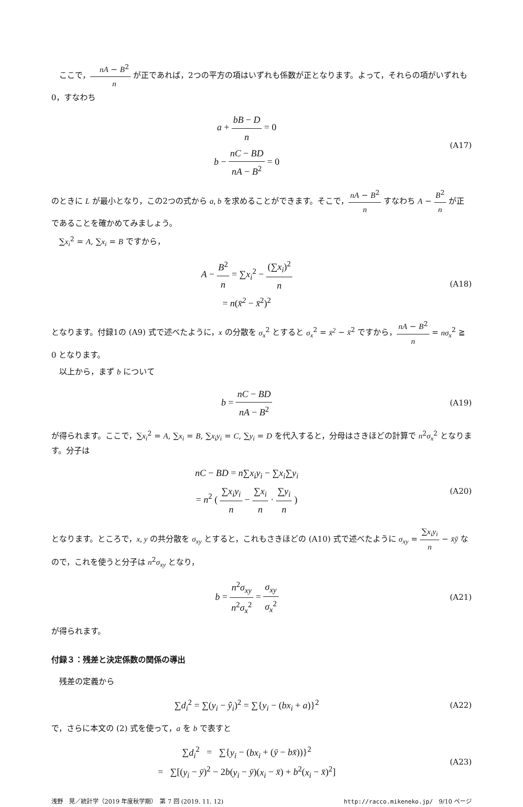ここで，nA − B<sup>2</sup> n が正であれば，2つの平方の項はいずれも係数が正となります。よって，それらの項がいずれも 0，すなわち
a + bB − D n = 0
b − nC − BD nA − B<sup>2</sup> = 0
(A17)
のときに L が最小となり，この2つの式から a, b を求めることができます。そこで，nA − B<sup>2</sup> n すなわち A − B<sup>2</sup> n が正であることを確かめてみましょう。
∑x<sub>i</sub><sup>2</sup> = A, ∑x<sub>i</sub> = B ですから，
A − B<sup>2</sup> n = ∑x<sub>i</sub><sup>2</sup> − (∑x<sub>i</sub>)<sup>2</sup> n
= n(x̄<sup>2</sup> − x̄<sup>2</sup>)<sup>2</sup>
(A18)
となります。付録1の (A9) 式で述べたように，x の分散を σ<sub>x</sub><sup>2</sup> とすると σ<sub>x</sub><sup>2</sup> = x̄<sup>2</sup> − x̄<sup>2</sup> ですから，nA − B<sup>2</sup> n = nσ<sub>x</sub><sup>2</sup> ≧ 0 となります。
以上から，まず b について
b = nC − BD nA − B<sup>2</sup>
(A19)
が得られます。ここで，∑x<sub>i</sub><sup>2</sup> = A, ∑x<sub>i</sub> = B, ∑x<sub>i</sub>y<sub>i</sub> = C, ∑y<sub>i</sub> = D を代入すると，分母はさきほどの計算で n<sup>2</sup>σ<sub>x</sub><sup>2</sup> となります。分子は
nC − BD = n∑x<sub>i</sub>y<sub>i</sub> − ∑x<sub>i</sub>∑y<sub>i</sub>
= n<sup>2</sup> ( ∑x<sub>i</sub>y<sub>i</sub> n − ∑x<sub>i</sub> n · ∑y<sub>i</sub> n )
(A20)
となります。ところで，x, y の共分散を σ<sub>xy</sub> とすると，これもさきほどの (A10) 式で述べたように σ<sub>xy</sub> = ∑x<sub>i</sub>y<sub>i</sub> n − x̄ȳ なので，これを使うと分子は n<sup>2</sup>σ<sub>xy</sub> となり，
b = n<sup>2</sup>σ<sub>xy</sub> n<sup>2</sup>σ<sub>x</sub><sup>2</sup> = σ<sub>xy</sub> σ<sub>x</sub><sup>2</sup>
(A21)
が得られます。
付録３：残差と決定係数の関係の導出
残差の定義から
∑d<sub>i</sub><sup>2</sup> = ∑(y<sub>i</sub> − ŷ<sub>i</sub>)<sup>2</sup> = ∑{y<sub>i</sub> − (bx<sub>i</sub> + a)}<sup>2</sup>
(A22)
で，さらに本文の (2) 式を使って，a を b で表すと
∑d<sub>i</sub><sup>2</sup> = ∑{y<sub>i</sub> − (bx<sub>i</sub> + (ȳ − bx̄))}<sup>2</sup>
= ∑[(y<sub>i</sub> − ȳ)<sup>2</sup> − 2b(y<sub>i</sub> − ȳ)(x<sub>i</sub> − x̄) + b<sup>2</sup>(x<sub>i</sub> − x̄)<sup>2</sup>]
(A23)
浅野　晃／統計学（2019 年度秋学期）　第 7 回 (2019. 11. 12) http://racco.mikeneko.jp/　9/10 ページ